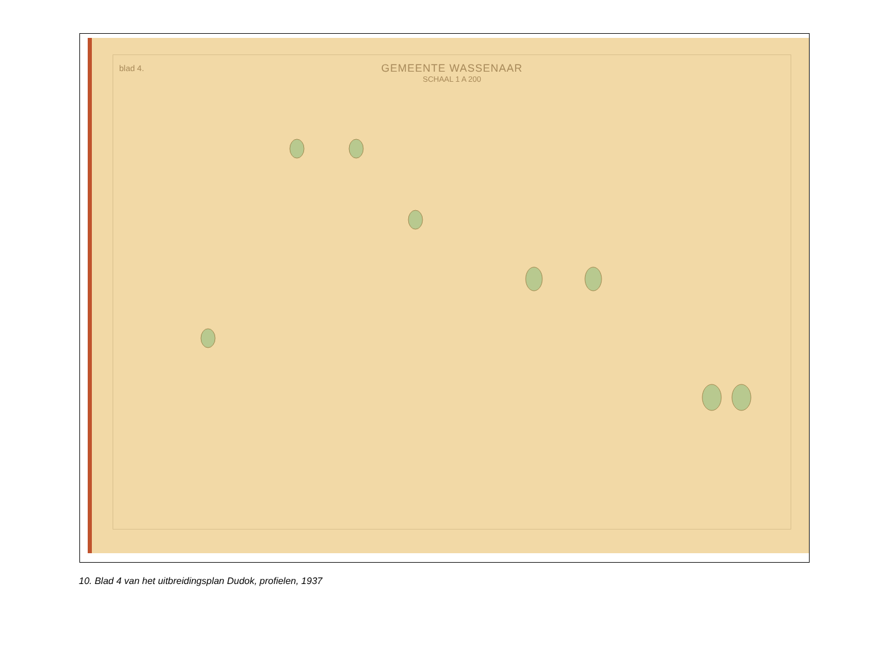blad 4.
GEMEENTE WASSENAAR
SCHAAL 1 A 200
10. Blad 4 van het uitbreidingsplan Dudok, profielen, 1937